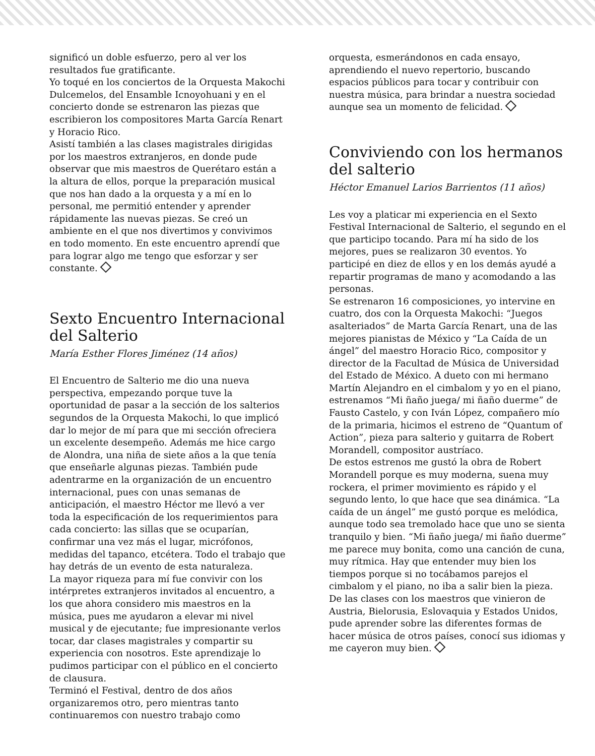significó un doble esfuerzo, pero al ver los resultados fue gratificante.
Yo toqué en los conciertos de la Orquesta Makochi Dulcemelos, del Ensamble Icnoyohuani y en el concierto donde se estrenaron las piezas que escribieron los compositores Marta García Renart y Horacio Rico.
Asistí también a las clases magistrales dirigidas por los maestros extranjeros, en donde pude observar que mis maestros de Querétaro están a la altura de ellos, porque la preparación musical que nos han dado a la orquesta y a mí en lo personal, me permitió entender y aprender rápidamente las nuevas piezas. Se creó un ambiente en el que nos divertimos y convivimos en todo momento. En este encuentro aprendí que para lograr algo me tengo que esforzar y ser constante.
Sexto Encuentro Internacional del Salterio
María Esther Flores Jiménez (14 años)
El Encuentro de Salterio me dio una nueva perspectiva, empezando porque tuve la oportunidad de pasar a la sección de los salterios segundos de la Orquesta Makochi, lo que implicó dar lo mejor de mí para que mi sección ofreciera un excelente desempeño. Además me hice cargo de Alondra, una niña de siete años a la que tenía que enseñarle algunas piezas. También pude adentrarme en la organización de un encuentro internacional, pues con unas semanas de anticipación, el maestro Héctor me llevó a ver toda la especificación de los requerimientos para cada concierto: las sillas que se ocuparían, confirmar una vez más el lugar, micrófonos, medidas del tapanco, etcétera. Todo el trabajo que hay detrás de un evento de esta naturaleza.
La mayor riqueza para mí fue convivir con los intérpretes extranjeros invitados al encuentro, a los que ahora considero mis maestros en la música, pues me ayudaron a elevar mi nivel musical y de ejecutante; fue impresionante verlos tocar, dar clases magistrales y compartir su experiencia con nosotros. Este aprendizaje lo pudimos participar con el público en el concierto de clausura.
Terminó el Festival, dentro de dos años organizaremos otro, pero mientras tanto continuaremos con nuestro trabajo como
orquesta, esmerándonos en cada ensayo, aprendiendo el nuevo repertorio, buscando espacios públicos para tocar y contribuir con nuestra música, para brindar a nuestra sociedad aunque sea un momento de felicidad.
Conviviendo con los hermanos del salterio
Héctor Emanuel Larios Barrientos (11 años)
Les voy a platicar mi experiencia en el Sexto Festival Internacional de Salterio, el segundo en el que participo tocando. Para mí ha sido de los mejores, pues se realizaron 30 eventos. Yo participé en diez de ellos y en los demás ayudé a repartir programas de mano y acomodando a las personas.
Se estrenaron 16 composiciones, yo intervine en cuatro, dos con la Orquesta Makochi: “Juegos asalteriados” de Marta García Renart, una de las mejores pianistas de México y “La Caída de un ángel” del maestro Horacio Rico, compositor y director de la Facultad de Música de Universidad del Estado de México. A dueto con mi hermano Martín Alejandro en el cimbalom y yo en el piano, estrenamos “Mi ñaño juega/ mi ñaño duerme” de Fausto Castelo, y con Iván López, compañero mío de la primaria, hicimos el estreno de “Quantum of Action”, pieza para salterio y guitarra de Robert Morandell, compositor austríaco.
De estos estrenos me gustó la obra de Robert Morandell porque es muy moderna, suena muy rockera, el primer movimiento es rápido y el segundo lento, lo que hace que sea dinámica. “La caída de un ángel” me gustó porque es melódica, aunque todo sea tremolado hace que uno se sienta tranquilo y bien. “Mi ñaño juega/ mi ñaño duerme” me parece muy bonita, como una canción de cuna, muy rítmica. Hay que entender muy bien los tiempos porque si no tocábamos parejos el cimbalom y el piano, no iba a salir bien la pieza.
De las clases con los maestros que vinieron de Austria, Bielorusia, Eslovaquia y Estados Unidos, pude aprender sobre las diferentes formas de hacer música de otros países, conocí sus idiomas y me cayeron muy bien.